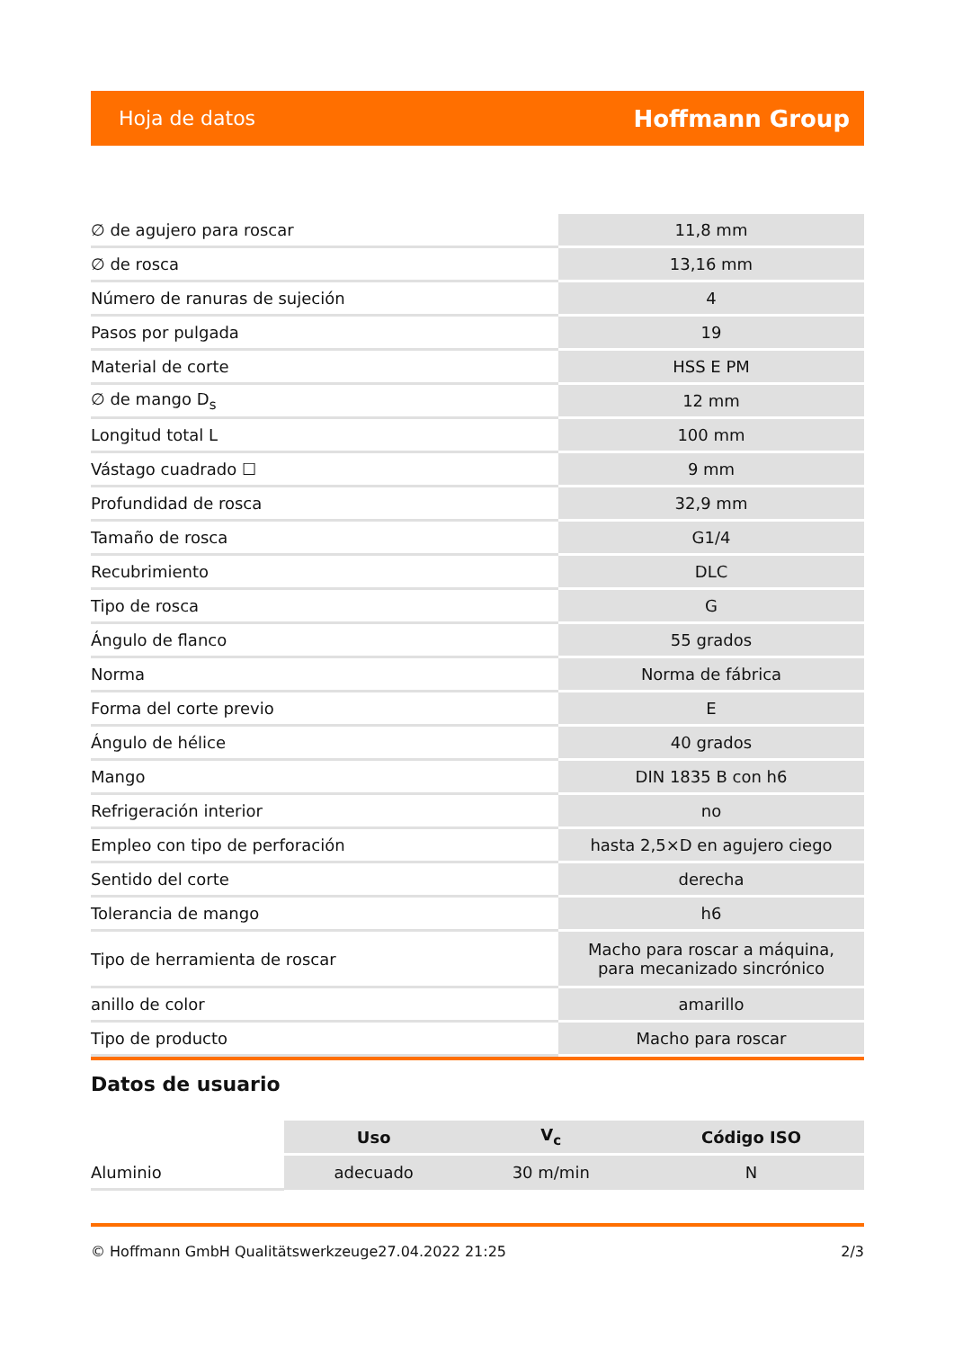Hoja de datos Hoffmann Group
| ∅ de agujero para roscar | 11,8 mm |
| ∅ de rosca | 13,16 mm |
| Número de ranuras de sujeción | 4 |
| Pasos por pulgada | 19 |
| Material de corte | HSS E PM |
| ∅ de mango D<sub>s</sub> | 12 mm |
| Longitud total L | 100 mm |
| Vástago cuadrado ☐ | 9 mm |
| Profundidad de rosca | 32,9 mm |
| Tamaño de rosca | G1/4 |
| Recubrimiento | DLC |
| Tipo de rosca | G |
| Ángulo de flanco | 55 grados |
| Norma | Norma de fábrica |
| Forma del corte previo | E |
| Ángulo de hélice | 40 grados |
| Mango | DIN 1835 B con h6 |
| Refrigeración interior | no |
| Empleo con tipo de perforación | hasta 2,5×D en agujero ciego |
| Sentido del corte | derecha |
| Tolerancia de mango | h6 |
| Tipo de herramienta de roscar | Macho para roscar a máquina, para mecanizado sincrónico |
| anillo de color | amarillo |
| Tipo de producto | Macho para roscar |
Datos de usuario
| | Uso | V<sub>c</sub> | Código ISO |
| --- | --- | --- | --- |
| Aluminio | adecuado | 30 m/min | N |
© Hoffmann GmbH Qualitätswerkzeuge 27.04.2022 21:25 2/3